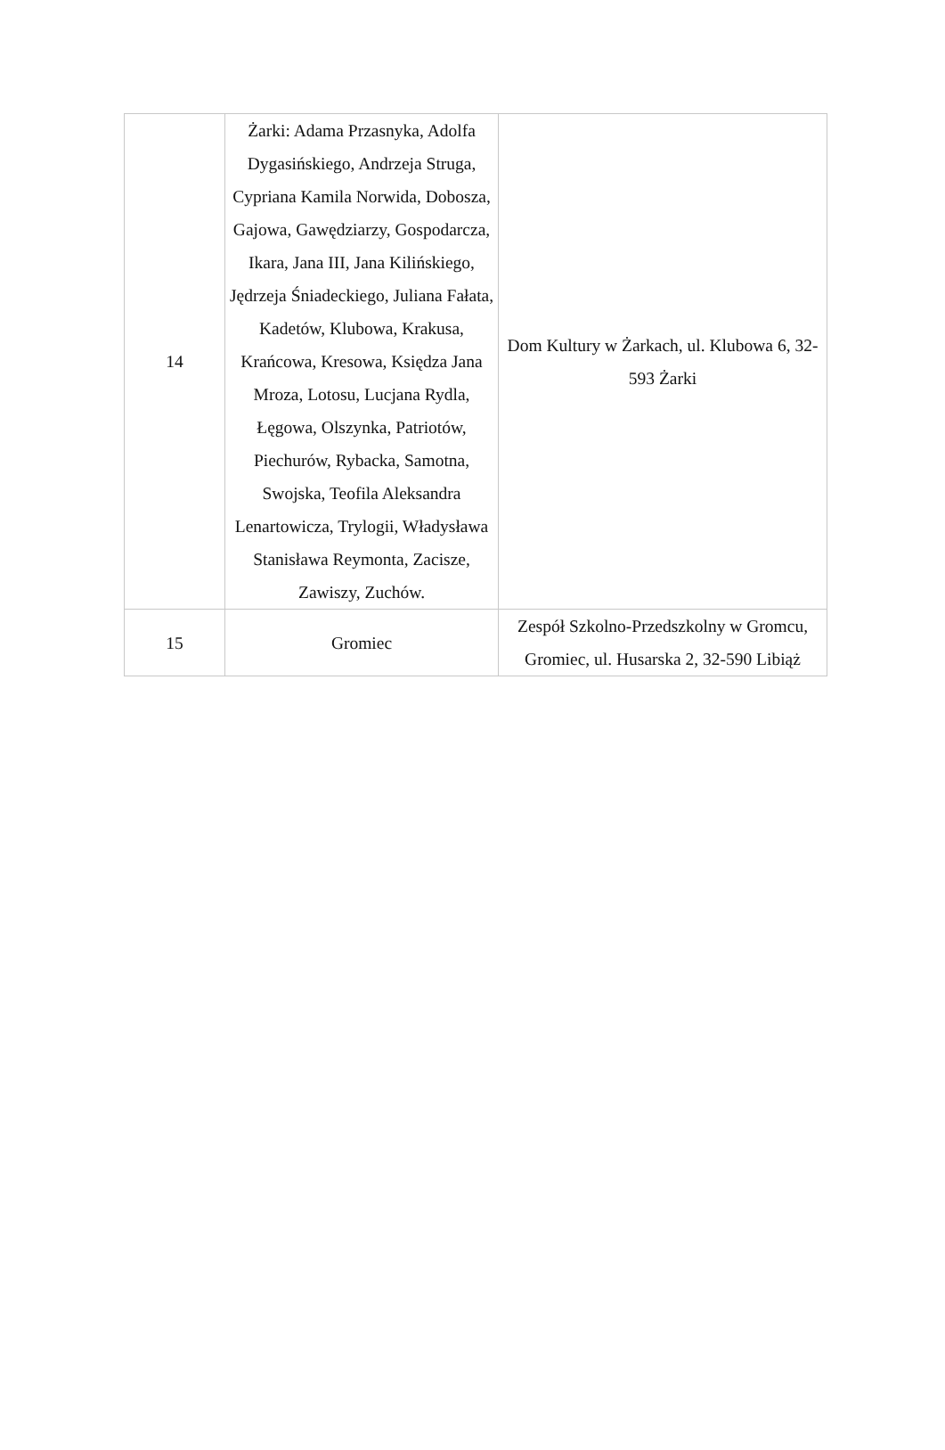| 14 | Żarki: Adama Przasnyka, Adolfa Dygasińskiego, Andrzeja Struga, Cypriana Kamila Norwida, Dobosza, Gajowa, Gawędziarzy, Gospodarcza, Ikara, Jana III, Jana Kilińskiego, Jędrzeja Śniadeckiego, Juliana Fałata, Kadetów, Klubowa, Krakusa, Krańcowa, Kresowa, Księdza Jana Mroza, Lotosu, Lucjana Rydla, Łęgowa, Olszynka, Patriotów, Piechurów, Rybacka, Samotna, Swojska, Teofila Aleksandra Lenartowicza, Trylogii, Władysława Stanisława Reymonta, Zacisze, Zawiszy, Zuchów. | Dom Kultury w Żarkach, ul. Klubowa 6, 32-593 Żarki |
| 15 | Gromiec | Zespół Szkolno-Przedszkolny w Gromcu, Gromiec, ul. Husarska 2, 32-590 Libiąż |